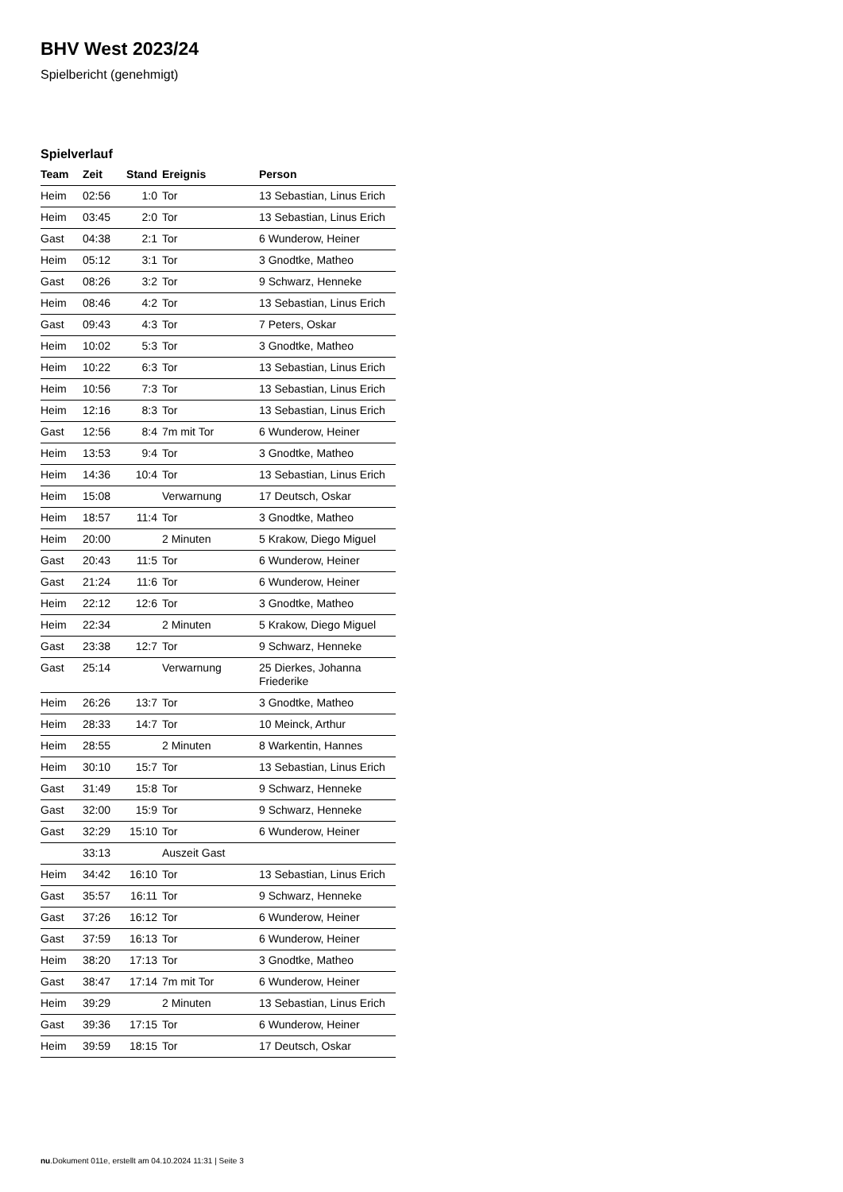BHV West 2023/24
Spielbericht (genehmigt)
Spielverlauf
| Team | Zeit | Stand | Ereignis | Person |
| --- | --- | --- | --- | --- |
| Heim | 02:56 | 1:0 | Tor | 13 Sebastian, Linus Erich |
| Heim | 03:45 | 2:0 | Tor | 13 Sebastian, Linus Erich |
| Gast | 04:38 | 2:1 | Tor | 6 Wunderow, Heiner |
| Heim | 05:12 | 3:1 | Tor | 3 Gnodtke, Matheo |
| Gast | 08:26 | 3:2 | Tor | 9 Schwarz, Henneke |
| Heim | 08:46 | 4:2 | Tor | 13 Sebastian, Linus Erich |
| Gast | 09:43 | 4:3 | Tor | 7 Peters, Oskar |
| Heim | 10:02 | 5:3 | Tor | 3 Gnodtke, Matheo |
| Heim | 10:22 | 6:3 | Tor | 13 Sebastian, Linus Erich |
| Heim | 10:56 | 7:3 | Tor | 13 Sebastian, Linus Erich |
| Heim | 12:16 | 8:3 | Tor | 13 Sebastian, Linus Erich |
| Gast | 12:56 | 8:4 | 7m mit Tor | 6 Wunderow, Heiner |
| Heim | 13:53 | 9:4 | Tor | 3 Gnodtke, Matheo |
| Heim | 14:36 | 10:4 | Tor | 13 Sebastian, Linus Erich |
| Heim | 15:08 | | Verwarnung | 17 Deutsch, Oskar |
| Heim | 18:57 | 11:4 | Tor | 3 Gnodtke, Matheo |
| Heim | 20:00 | | 2 Minuten | 5 Krakow, Diego Miguel |
| Gast | 20:43 | 11:5 | Tor | 6 Wunderow, Heiner |
| Gast | 21:24 | 11:6 | Tor | 6 Wunderow, Heiner |
| Heim | 22:12 | 12:6 | Tor | 3 Gnodtke, Matheo |
| Heim | 22:34 | | 2 Minuten | 5 Krakow, Diego Miguel |
| Gast | 23:38 | 12:7 | Tor | 9 Schwarz, Henneke |
| Gast | 25:14 | | Verwarnung | 25 Dierkes, Johanna Friederike |
| Heim | 26:26 | 13:7 | Tor | 3 Gnodtke, Matheo |
| Heim | 28:33 | 14:7 | Tor | 10 Meinck, Arthur |
| Heim | 28:55 | | 2 Minuten | 8 Warkentin, Hannes |
| Heim | 30:10 | 15:7 | Tor | 13 Sebastian, Linus Erich |
| Gast | 31:49 | 15:8 | Tor | 9 Schwarz, Henneke |
| Gast | 32:00 | 15:9 | Tor | 9 Schwarz, Henneke |
| Gast | 32:29 | 15:10 | Tor | 6 Wunderow, Heiner |
| | 33:13 | | Auszeit Gast | |
| Heim | 34:42 | 16:10 | Tor | 13 Sebastian, Linus Erich |
| Gast | 35:57 | 16:11 | Tor | 9 Schwarz, Henneke |
| Gast | 37:26 | 16:12 | Tor | 6 Wunderow, Heiner |
| Gast | 37:59 | 16:13 | Tor | 6 Wunderow, Heiner |
| Heim | 38:20 | 17:13 | Tor | 3 Gnodtke, Matheo |
| Gast | 38:47 | 17:14 | 7m mit Tor | 6 Wunderow, Heiner |
| Heim | 39:29 | | 2 Minuten | 13 Sebastian, Linus Erich |
| Gast | 39:36 | 17:15 | Tor | 6 Wunderow, Heiner |
| Heim | 39:59 | 18:15 | Tor | 17 Deutsch, Oskar |
nu.Dokument 011e, erstellt am 04.10.2024 11:31 | Seite 3